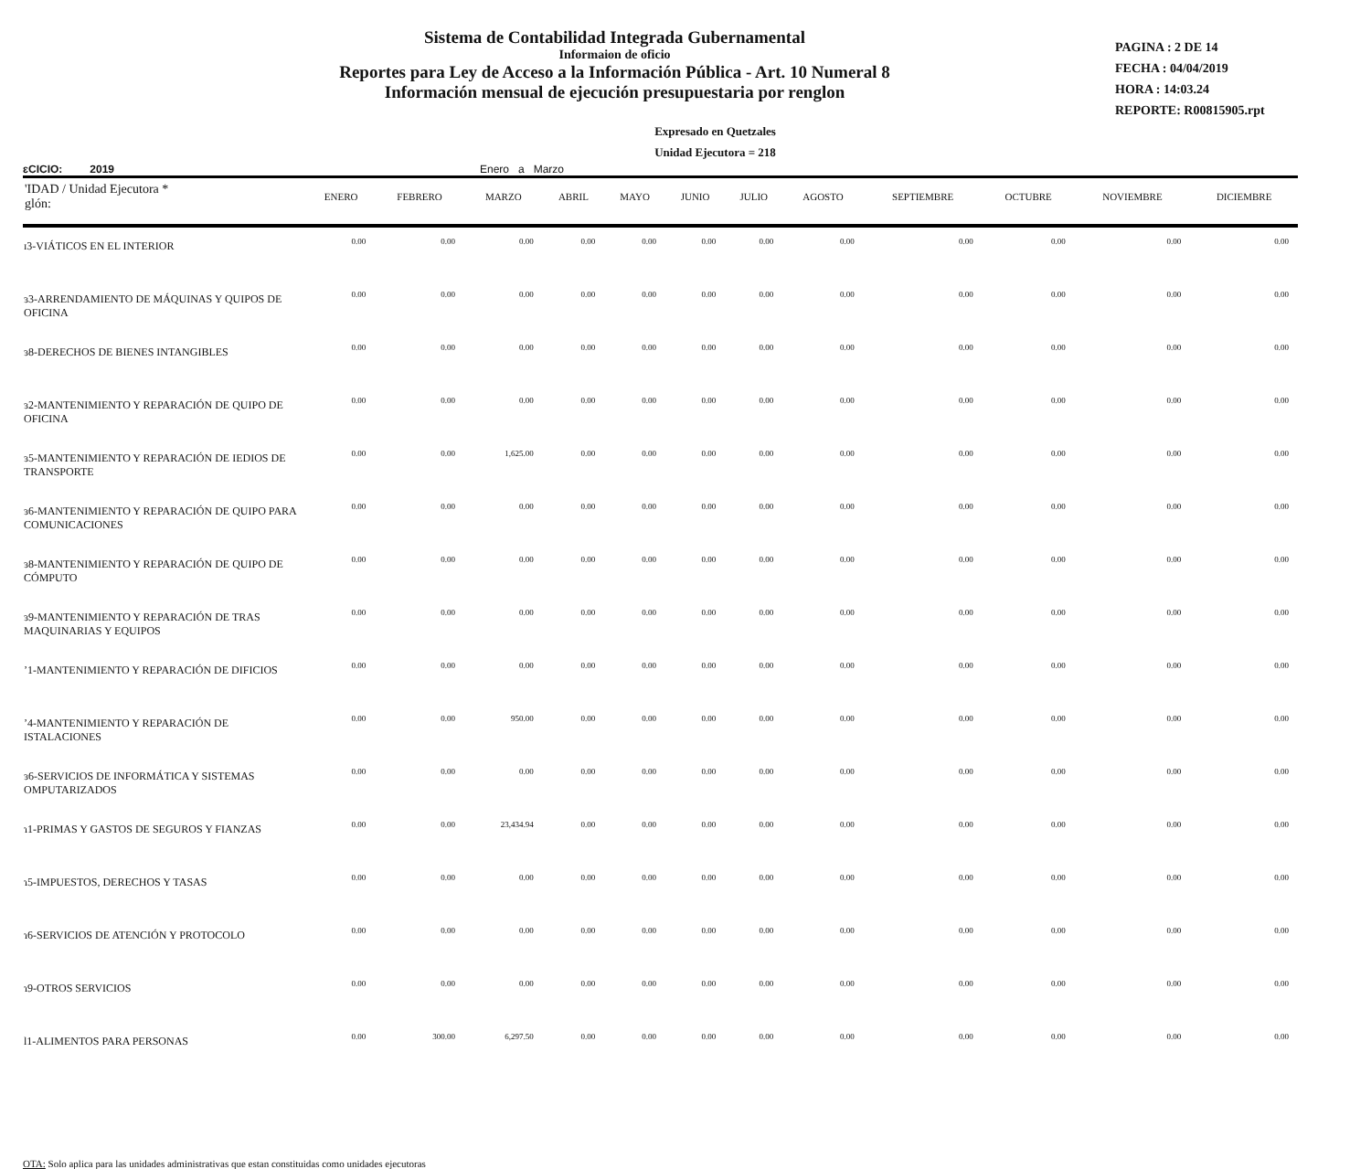Sistema de Contabilidad Integrada Gubernamental
Informaion de oficio
Reportes para Ley de Acceso a la Información Pública - Art. 10 Numeral 8
Información mensual de ejecución presupuestaria por renglon
PAGINA : 2 DE 14
FECHA : 04/04/2019
HORA : 14:03.24
REPORTE: R00815905.rpt
Expresado en Quetzales
Unidad Ejecutora = 218
ɛCICIO: 2019 Enero a Marzo
| 'IDAD / Unidad Ejecutora * glón: | ENERO | FEBRERO | MARZO | ABRIL | MAYO | JUNIO | JULIO | AGOSTO | SEPTIEMBRE | OCTUBRE | NOVIEMBRE | DICIEMBRE |
| --- | --- | --- | --- | --- | --- | --- | --- | --- | --- | --- | --- | --- |
| ɪ3-VIÁTICOS EN EL INTERIOR | 0.00 | 0.00 | 0.00 | 0.00 | 0.00 | 0.00 | 0.00 | 0.00 | 0.00 | 0.00 | 0.00 | 0.00 |
| ɜ3-ARRENDAMIENTO DE MÁQUINAS Y QUIPOS DE OFICINA | 0.00 | 0.00 | 0.00 | 0.00 | 0.00 | 0.00 | 0.00 | 0.00 | 0.00 | 0.00 | 0.00 | 0.00 |
| ɜ8-DERECHOS DE BIENES INTANGIBLES | 0.00 | 0.00 | 0.00 | 0.00 | 0.00 | 0.00 | 0.00 | 0.00 | 0.00 | 0.00 | 0.00 | 0.00 |
| ɜ2-MANTENIMIENTO Y REPARACIÓN DE QUIPO DE OFICINA | 0.00 | 0.00 | 0.00 | 0.00 | 0.00 | 0.00 | 0.00 | 0.00 | 0.00 | 0.00 | 0.00 | 0.00 |
| ɜ5-MANTENIMIENTO Y REPARACIÓN DE IEDIOS DE TRANSPORTE | 0.00 | 0.00 | 1,625.00 | 0.00 | 0.00 | 0.00 | 0.00 | 0.00 | 0.00 | 0.00 | 0.00 | 0.00 |
| ɜ6-MANTENIMIENTO Y REPARACIÓN DE QUIPO PARA COMUNICACIONES | 0.00 | 0.00 | 0.00 | 0.00 | 0.00 | 0.00 | 0.00 | 0.00 | 0.00 | 0.00 | 0.00 | 0.00 |
| ɜ8-MANTENIMIENTO Y REPARACIÓN DE QUIPO DE CÓMPUTO | 0.00 | 0.00 | 0.00 | 0.00 | 0.00 | 0.00 | 0.00 | 0.00 | 0.00 | 0.00 | 0.00 | 0.00 |
| ɜ9-MANTENIMIENTO Y REPARACIÓN DE TRAS MAQUINARIAS Y EQUIPOS | 0.00 | 0.00 | 0.00 | 0.00 | 0.00 | 0.00 | 0.00 | 0.00 | 0.00 | 0.00 | 0.00 | 0.00 |
| ʼ1-MANTENIMIENTO Y REPARACIÓN DE DIFICIOS | 0.00 | 0.00 | 0.00 | 0.00 | 0.00 | 0.00 | 0.00 | 0.00 | 0.00 | 0.00 | 0.00 | 0.00 |
| ʼ4-MANTENIMIENTO Y REPARACIÓN DE ISTALACIONES | 0.00 | 0.00 | 950.00 | 0.00 | 0.00 | 0.00 | 0.00 | 0.00 | 0.00 | 0.00 | 0.00 | 0.00 |
| ɜ6-SERVICIOS DE INFORMÁTICA Y SISTEMAS OMPUTARIZADOS | 0.00 | 0.00 | 0.00 | 0.00 | 0.00 | 0.00 | 0.00 | 0.00 | 0.00 | 0.00 | 0.00 | 0.00 |
| ɿ1-PRIMAS Y GASTOS DE SEGUROS Y FIANZAS | 0.00 | 0.00 | 23,434.94 | 0.00 | 0.00 | 0.00 | 0.00 | 0.00 | 0.00 | 0.00 | 0.00 | 0.00 |
| ɿ5-IMPUESTOS, DERECHOS Y TASAS | 0.00 | 0.00 | 0.00 | 0.00 | 0.00 | 0.00 | 0.00 | 0.00 | 0.00 | 0.00 | 0.00 | 0.00 |
| ɿ6-SERVICIOS DE ATENCIÓN Y PROTOCOLO | 0.00 | 0.00 | 0.00 | 0.00 | 0.00 | 0.00 | 0.00 | 0.00 | 0.00 | 0.00 | 0.00 | 0.00 |
| ɿ9-OTROS SERVICIOS | 0.00 | 0.00 | 0.00 | 0.00 | 0.00 | 0.00 | 0.00 | 0.00 | 0.00 | 0.00 | 0.00 | 0.00 |
| l1-ALIMENTOS PARA PERSONAS | 0.00 | 300.00 | 6,297.50 | 0.00 | 0.00 | 0.00 | 0.00 | 0.00 | 0.00 | 0.00 | 0.00 | 0.00 |
OTA: Solo aplica para las unidades administrativas que estan constituidas como unidades ejecutoras